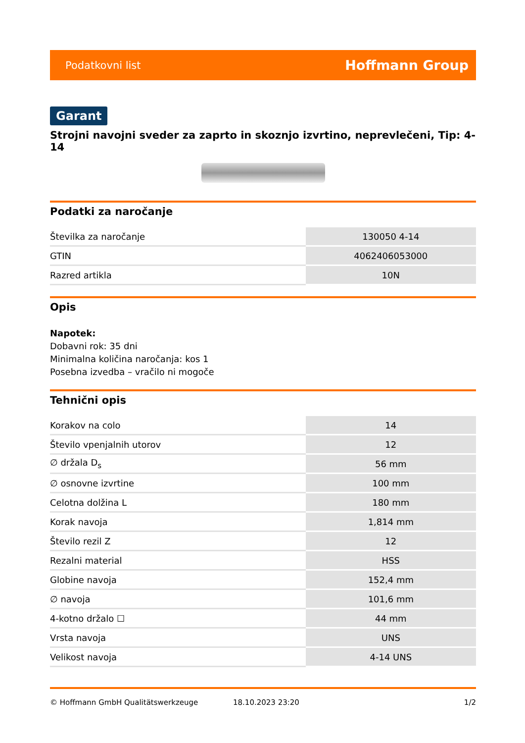Podatkovni list Hoffmann Group
Garant
Strojni navojni sveder za zaprto in skoznjo izvrtino, neprevlečeni, Tip: 4-14
Podatki za naročanje
| Številka za naročanje | 130050 4-14 |
| GTIN | 4062406053000 |
| Razred artikla | 10N |
Opis
Napotek:
Dobavni rok: 35 dni
Minimalna količina naročanja: kos 1
Posebna izvedba – vračilo ni mogoče
Tehnični opis
| Korakov na colo | 14 |
| Število vpenjalnih utorov | 12 |
| ∅ držala D<sub>s</sub> | 56 mm |
| ∅ osnovne izvrtine | 100 mm |
| Celotna dolžina L | 180 mm |
| Korak navoja | 1,814 mm |
| Število rezil Z | 12 |
| Rezalni material | HSS |
| Globine navoja | 152,4 mm |
| ∅ navoja | 101,6 mm |
| 4-kotno držalo ☐ | 44 mm |
| Vrsta navoja | UNS |
| Velikost navoja | 4-14 UNS |
© Hoffmann GmbH Qualitätswerkzeuge 18.10.2023 23:20 1/2